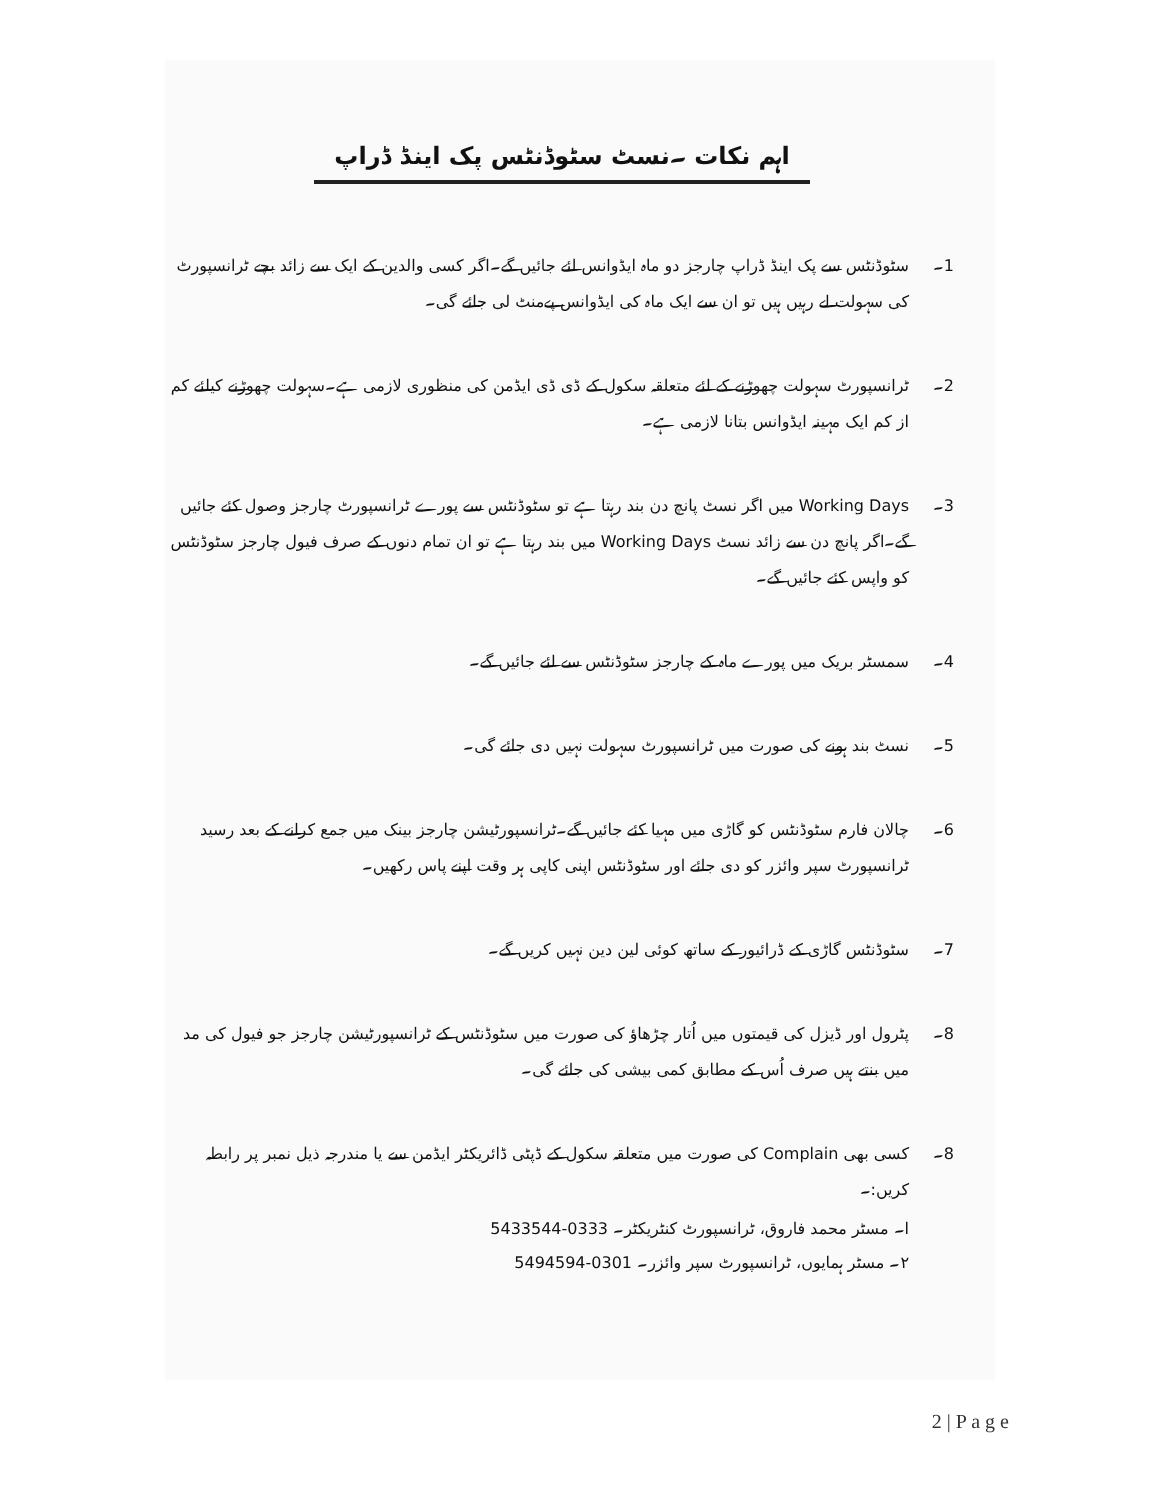اہم نکات ۔نسٹ سٹوڈنٹس پک اینڈ ڈراپ
1۔ سٹوڈنٹس سے پک اینڈ ڈراپ چارجز دو ماہ ایڈوانس لئے جائیں گے۔اگر کسی والدین کے ایک سے زائد بچے ٹرانسپورٹ کی سہولت لے رہیں ہیں تو ان سے ایک ماہ کی ایڈوانس پےمنٹ لی جائے گی۔
2۔ ٹرانسپورٹ سہولت چھوڑنے کے لئے متعلقہ سکول کے ڈی ڈی ایڈمن کی منظوری لازمی ہے۔سہولت چھوڑنے کیلئے کم از کم ایک مہینہ ایڈوانس بتانا لازمی ہے۔
3۔ Working Days میں اگر نسٹ پانچ دن بند رہتا ہے تو سٹوڈنٹس سے پورے ٹرانسپورٹ چارجز وصول کئے جائیں گے۔اگر پانچ دن سے زائد نسٹ Working Days میں بند رہتا ہے تو ان تمام دنوں کے صرف فیول چارجز سٹوڈنٹس کو واپس کئے جائیں گے۔
4۔ سمسٹر بریک میں پورے ماہ کے چارجز سٹوڈنٹس سے لئے جائیں گے۔
5۔ نسٹ بند ہونے کی صورت میں ٹرانسپورٹ سہولت نہیں دی جائے گی۔
6۔ چالان فارم سٹوڈنٹس کو گاڑی میں مہیا کئے جائیں گے۔ٹرانسپورٹیشن چارجز بینک میں جمع کرانے کے بعد رسید ٹرانسپورٹ سپر وائزر کو دی جائے اور سٹوڈنٹس اپنی کاپی ہر وقت اپنے پاس رکھیں۔
7۔ سٹوڈنٹس گاڑی کے ڈرائیور کے ساتھ کوئی لین دین نہیں کریں گے۔
8۔ پٹرول اور ڈیزل کی قیمتوں میں اُتار چڑھاؤ کی صورت میں سٹوڈنٹس کے ٹرانسپورٹیشن چارجز جو فیول کی مد میں بنتے ہیں صرف اُس کے مطابق کمی بیشی کی جائے گی۔
8۔ کسی بھی Complain کی صورت میں متعلقہ سکول کے ڈپٹی ڈائریکٹر ایڈمن سے یا مندرجہ ذیل نمبر پر رابطہ کریں:۔
ا۔ مسٹر محمد فاروق، ٹرانسپورٹ کنٹریکٹر۔ 0333-5433544
۲۔ مسٹر ہمایوں، ٹرانسپورٹ سپر وائزر۔ 0301-5494594
2 | P a g e